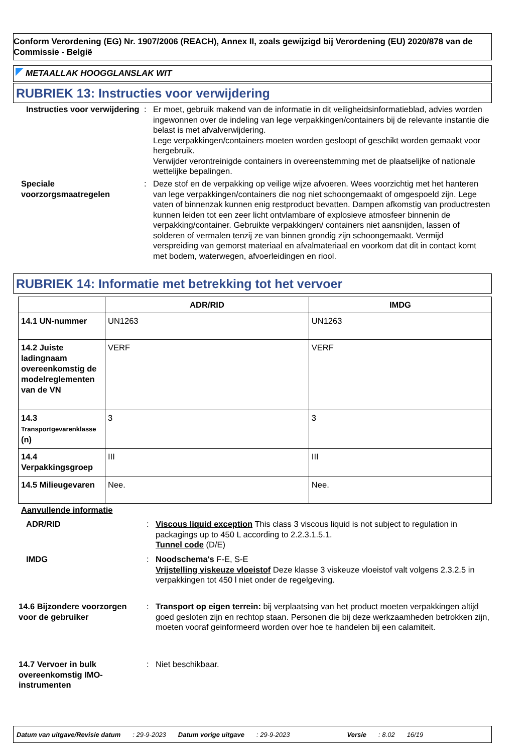Conform Verordening (EG) Nr. 1907/2006 (REACH), Annex II, zoals gewijzigd bij Verordening (EU) 2020/878 van de Commissie - België
METAALLAK HOOGGLANSLAK WIT
RUBRIEK 13: Instructies voor verwijdering
Instructies voor verwijdering
:
Er moet, gebruik makend van de informatie in dit veiligheidsinformatieblad, advies worden ingewonnen over de indeling van lege verpakkingen/containers bij de relevante instantie die belast is met afvalverwijdering.
Lege verpakkingen/containers moeten worden gesloopt of geschikt worden gemaakt voor hergebruik.
Verwijder verontreinigde containers in overeenstemming met de plaatselijke of nationale wettelijke bepalingen.
Speciale voorzorgsmaatregelen
:
Deze stof en de verpakking op veilige wijze afvoeren. Wees voorzichtig met het hanteren van lege verpakkingen/containers die nog niet schoongemaakt of omgespoeld zijn. Lege vaten of binnenzak kunnen enig restproduct bevatten. Dampen afkomstig van productresten kunnen leiden tot een zeer licht ontvlambare of explosieve atmosfeer binnenin de verpakking/container. Gebruikte verpakkingen/ containers niet aansnijden, lassen of solderen of vermalen tenzij ze van binnen grondig zijn schoongemaakt. Vermijd verspreiding van gemorst materiaal en afvalmateriaal en voorkom dat dit in contact komt met bodem, waterwegen, afvoerleidingen en riool.
RUBRIEK 14: Informatie met betrekking tot het vervoer
| | ADR/RID | IMDG |
| --- | --- | --- |
| 14.1 UN-nummer | UN1263 | UN1263 |
| 14.2 Juiste ladingnaam overeenkomstig de modelreglementen van de VN | VERF | VERF |
| 14.3 Transportgevarenklasse (n) | 3 | 3 |
| 14.4 Verpakkingsgroep | III | III |
| 14.5 Milieugevaren | Nee. | Nee. |
Aanvullende informatie
ADR/RID :
Viscous liquid exception This class 3 viscous liquid is not subject to regulation in packagings up to 450 L according to 2.2.3.1.5.1.
Tunnel code (D/E)
IMDG :
Noodschema's F-E, S-E
Vrijstelling viskeuze vloeistof Deze klasse 3 viskeuze vloeistof valt volgens 2.3.2.5 in verpakkingen tot 450 l niet onder de regelgeving.
14.6 Bijzondere voorzorgen voor de gebruiker
:
Transport op eigen terrein: bij verplaatsing van het product moeten verpakkingen altijd goed gesloten zijn en rechtop staan. Personen die bij deze werkzaamheden betrokken zijn, moeten vooraf geinformeerd worden over hoe te handelen bij een calamiteit.
14.7 Vervoer in bulk overeenkomstig IMO-instrumenten
: Niet beschikbaar.
Datum van uitgave/Revisie datum: 29-9-2023 Datum vorige uitgave: 29-9-2023 Versie: 8.02 16/19